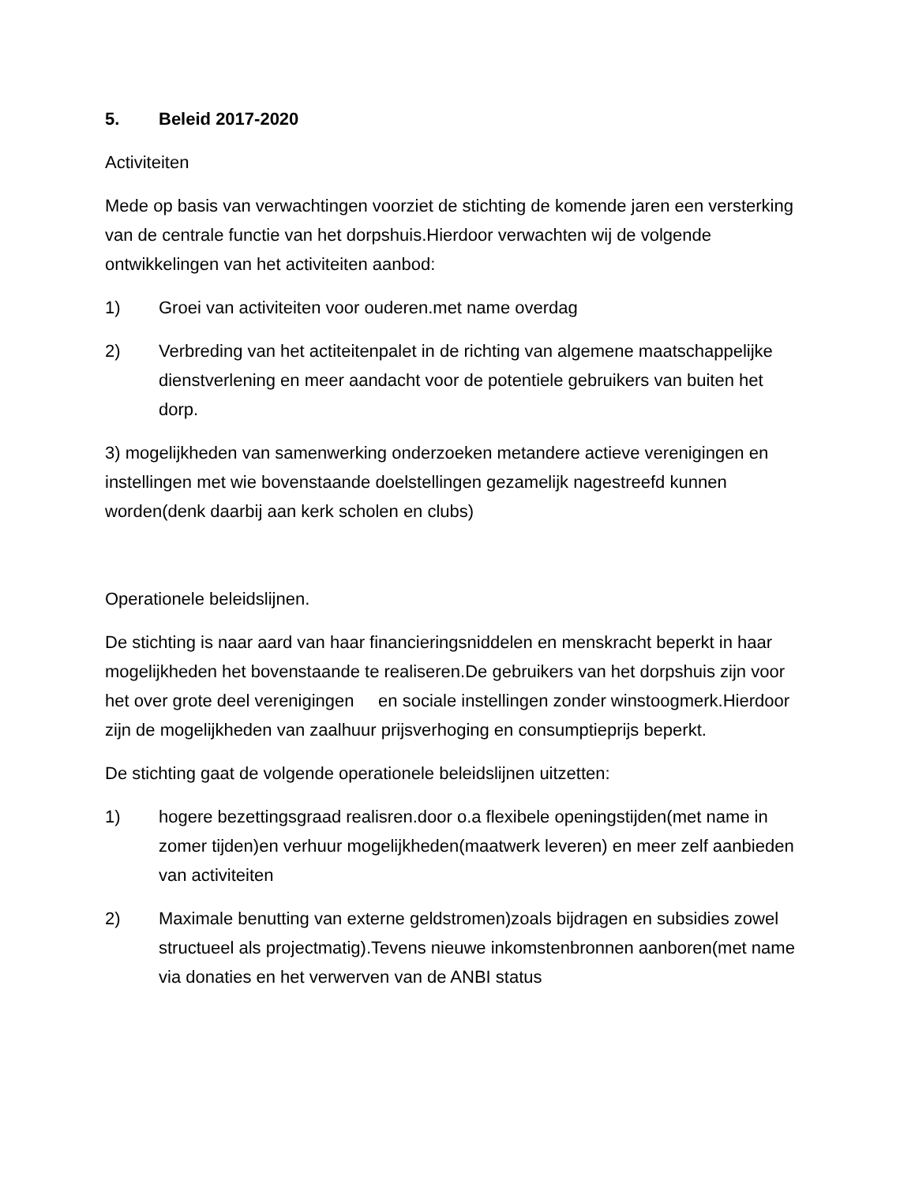5. Beleid 2017-2020
Activiteiten
Mede op basis van verwachtingen voorziet de stichting de komende jaren een versterking van de centrale functie van het dorpshuis.Hierdoor verwachten wij de volgende ontwikkelingen van het activiteiten aanbod:
1) Groei van activiteiten voor ouderen.met name overdag
2) Verbreding van het actiteitenpalet in de richting van algemene maatschappelijke dienstverlening en meer aandacht voor de potentiele gebruikers van buiten het dorp.
3) mogelijkheden van samenwerking onderzoeken metandere actieve verenigingen en instellingen met wie bovenstaande doelstellingen gezamelijk nagestreefd kunnen worden(denk daarbij aan kerk scholen en clubs)
Operationele beleidslijnen.
De stichting is naar aard van haar financieringsniddelen en menskracht beperkt in haar mogelijkheden het bovenstaande te realiseren.De gebruikers van het dorpshuis zijn voor het over grote deel verenigingen en sociale instellingen zonder winstoogmerk.Hierdoor zijn de mogelijkheden van zaalhuur prijsverhoging en consumptieprijs beperkt.
De stichting gaat de volgende operationele beleidslijnen uitzetten:
1) hogere bezettingsgraad realisren.door o.a flexibele openingstijden(met name in zomer tijden)en verhuur mogelijkheden(maatwerk leveren) en meer zelf aanbieden van activiteiten
2) Maximale benutting van externe geldstromen)zoals bijdragen en subsidies zowel structueel als projectmatig).Tevens nieuwe inkomstenbronnen aanboren(met name via donaties en het verwerven van de ANBI status